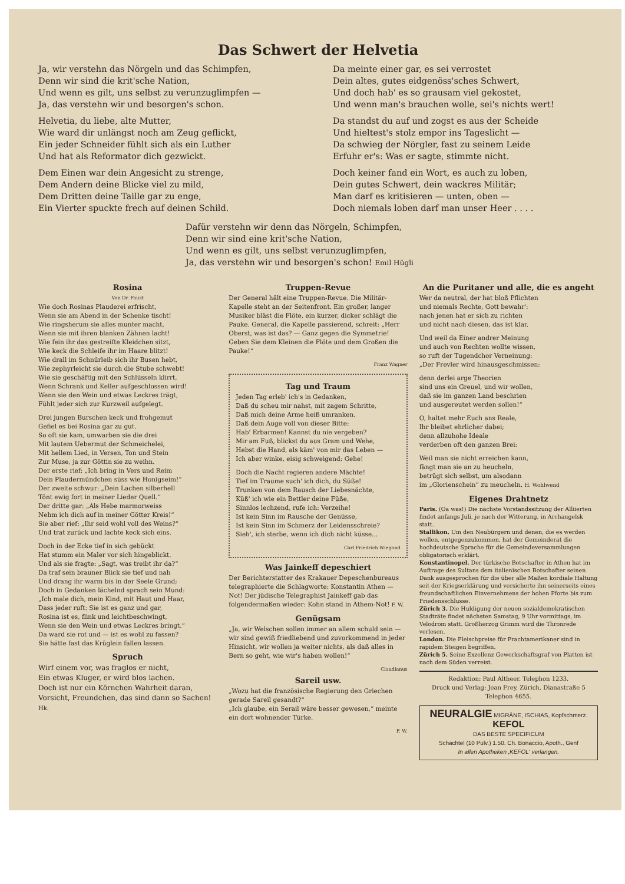Das Schwert der Helvetia
Ja, wir verstehn das Nörgeln und das Schimpfen,
Denn wir sind die krit'sche Nation,
Und wenn es gilt, uns selbst zu verunzuglimpfen —
Ja, das verstehn wir und besorgen's schon.
Helvetia, du liebe, alte Mutter,
Wie ward dir unlängst noch am Zeug geflickt,
Ein jeder Schneider fühlt sich als ein Luther
Und hat als Reformator dich gezwickt.
Dem Einen war dein Angesicht zu strenge,
Dem Andern deine Blicke viel zu mild,
Dem Dritten deine Taille gar zu enge,
Ein Vierter spuckte frech auf deinen Schild.
Da meinte einer gar, es sei verrostet
Dein altes, gutes eidgenöss'sches Schwert,
Und doch hab' es so grausam viel gekostet,
Und wenn man's brauchen wolle, sei's nichts wert!
Da standst du auf und zogst es aus der Scheide
Und hieltest's stolz empor ins Tageslicht —
Da schwieg der Nörgler, fast zu seinem Leide
Erfuhr er's: Was er sagte, stimmte nicht.
Doch keiner fand ein Wort, es auch zu loben,
Dein gutes Schwert, dein wackres Militär;
Man darf es kritisieren — unten, oben —
Doch niemals loben darf man unser Heer . . . .
Dafür verstehn wir denn das Nörgeln, Schimpfen,
Denn wir sind eine krit'sche Nation,
Und wenn es gilt, uns selbst verunzuglimpfen,
Ja, das verstehn wir und besorgen's schon! Emil Hügli
Rosina
Von Dr. Faust
Wie doch Rosinas Plauderei erfrischt,
Wenn sie am Abend in der Schenke tischt!
Wie ringsherum sie alles munter macht,
Wenn sie mit ihren blanken Zähnen lacht!
Wie fein ihr das gestreifte Kleidchen sitzt,
Wie keck die Schleife ihr im Haare blitzt!
Wie drall im Schnürleib sich ihr Busen hebt,
Wie zephyrleicht sie durch die Stube schwebt!
Wie sie geschäftig mit den Schlüsseln klirrt,
Wenn Schrank und Keller aufgeschlossen wird!
Wenn sie den Wein und etwas Leckres trägt,
Fühlt jeder sich zur Kurzweil aufgelegt.
Drei jungen Burschen keck und frohgemut
Gefiel es bei Rosina gar zu gut.
So oft sie kam, umwarben sie die drei
Mit lautem Uebermut der Schmeichelei,
Mit hellem Lied, in Versen, Ton und Stein
Zur Muse, ja zur Göttin sie zu weihn.
Der erste rief: „Ich bring in Vers und Reim
Dein Plaudermündchen süss wie Honigseim!“
Der zweite schwur: „Dein Lachen silberhell
Tönt ewig fort in meiner Lieder Quell.“
Der dritte gar: „Als Hebe marmorweiss
Nehm ich dich auf in meiner Götter Kreis!“
Sie aber rief: „Ihr seid wohl voll des Weins?“
Und trat zurück und lachte keck sich eins.
Doch in der Ecke tief in sich gebückt
Hat stumm ein Maler vor sich hingeblickt,
Und als sie fragte: „Sagt, was treibt ihr da?“
Da traf sein brauner Blick sie tief und nah
Und drang ihr warm bis in der Seele Grund;
Doch in Gedanken lächelnd sprach sein Mund:
„Ich male dich, mein Kind, mit Haut und Haar,
Dass jeder ruft: Sie ist es ganz und gar,
Rosina ist es, flink und leichtbeschwingt,
Wenn sie den Wein und etwas Leckres bringt.“
Da ward sie rot und — ist es wohl zu fassen?
Sie hätte fast das Krüglein fallen lassen.
Spruch
Wirf einem vor, was fraglos er nicht,
Ein etwas Kluger, er wird blos lachen.
Doch ist nur ein Körnchen Wahrheit daran,
Vorsicht, Freundchen, das sind dann so Sachen! Hk.
Truppen-Revue
Der General hält eine Truppen-Revue. Die Militär-Kapelle steht an der Seitenfront. Ein großer, langer Musiker bläst die Flöte, ein kurzer, dicker schlägt die Pauke. General, die Kapelle passierend, schreit: „Herr Oberst, was ist das? — Ganz gegen die Symmetrie! Geben Sie dem Kleinen die Flöte und dem Großen die Pauke!“
Franz Wagner
Tag und Traum
Jeden Tag erleb' ich's in Gedanken,
Daß du scheu mir nahst, mit zagem Schritte,
Daß mich deine Arme heiß umranken,
Daß dein Auge voll von dieser Bitte:
Hab' Erbarmen! Kannst du nie vergeben?
Mir am Fuß, blickst du aus Gram und Wehe,
Hebst die Hand, als käm' von mir das Leben —
Ich aber winke, eisig schweigend: Gehe!
Doch die Nacht regieren andere Mächte!
Tief im Traume such' ich dich, du Süße!
Trunken von dem Rausch der Liebesnächte,
Küß' ich wie ein Bettler deine Füße,
Sinnlos lechzend, rufe ich: Verzeihe!
Ist kein Sinn im Rausche der Genüsse,
Ist kein Sinn im Schmerz der Leidensschreie?
Sieh', ich sterbe, wenn ich dich nicht küsse...
Carl Friedrich Wiegand
Was Jainkeff depeschiert
Der Berichterstatter des Krakauer Depeschenbureaus telegraphierte die Schlagworte: Konstantin Athen — Not! Der jüdische Telegraphist Jainkeff gab das folgendermaßen wieder: Kohn stand in Athem-Not! F. W.
Genügsam
„Ja, wir Welschen sollen immer an allem schuld sein — wir sind gewiß friedliebend und zuvorkommend in jeder Hinsicht, wir wollen ja weiter nichts, als daß alles in Bern so geht, wie wir's haben wollen!“
Claudianus
Sareil usw.
„Wozu hat die französische Regierung den Griechen gerade Sareil gesandt?“
„Ich glaube, ein Serail wäre besser gewesen,“ meinte ein dort wohnender Türke.
F. W.
An die Puritaner und alle, die es angeht
Wer da neutral, der hat bloß Pflichten
und niemals Rechte, Gott bewahr':
nach jenen hat er sich zu richten
und nicht nach diesen, das ist klar.
Und weil da Einer andrer Meinung
und auch von Rechten wollte wissen,
so ruft der Tugendchor Verneinung:
„Der Frevler wird hinausgeschmissen:
denn derlei arge Theorien
sind uns ein Greuel, und wir wollen,
daß sie im ganzen Land beschrien
und ausgereutet werden sollen!“
O, haltet mehr Euch ans Reale,
Ihr bleibet ehrlicher dabei;
denn allzuhohe Ideale
verderben oft den ganzen Brei:
Weil man sie nicht erreichen kann,
fängt man sie an zu heucheln,
betrügt sich selbst, um alsodann
im „Glorienschein“ zu meucheln. H. Wohlwend
Eigenes Drahtnetz
Paris. (Oa was!) Die nächste Vorstandssitzung der Alliierten findet anfangs Juli, je nach der Witterung, in Archangelsk statt.
Stallikon. Um den Neubürgern und denen, die es werden wollen, entgegenzukommen, hat der Gemeinderat die hochdeutsche Sprache für die Gemeindeversammlungen obligatorisch erklärt.
Konstantinopel. Der türkische Botschafter in Athen hat im Auftrage des Sultans dem italienischen Botschafter seinen Dank ausgesprochen für die über alle Maßen kordiale Haltung seit der Kriegserklärung und versicherte ihn seinerseits eines freundschaftlichen Einvernehmens der hohen Pforte bis zum Friedensschlusse.
Zürich 3. Die Huldigung der neuen sozialdemokratischen Stadträte findet nächsten Samstag, 9 Uhr vormittags, im Velodrom statt. Großherzog Grimm wird die Thronrede verlesen.
London. Die Fleischpreise für Frachtamerikaner sind in rapidem Steigen begriffen.
Zürich 5. Seine Exzellenz Gewerkschaftsgraf von Platten ist nach dem Süden verreist.
Redaktion: Paul Altheer. Telephon 1233.
Druck und Verlag: Jean Frey, Zürich, Dianastraße 5
Telephon 4655.
NEURALGIE MIGRÄNE, ISCHIAS, Kopfschmerz. KEFOL
DAS BESTE SPECIFICUM
Schachtel (10 Pulv.) 1.50. Ch. Bonaccio, Apoth., Genf
In allen Apotheken ‚KEFOL' verlangen.